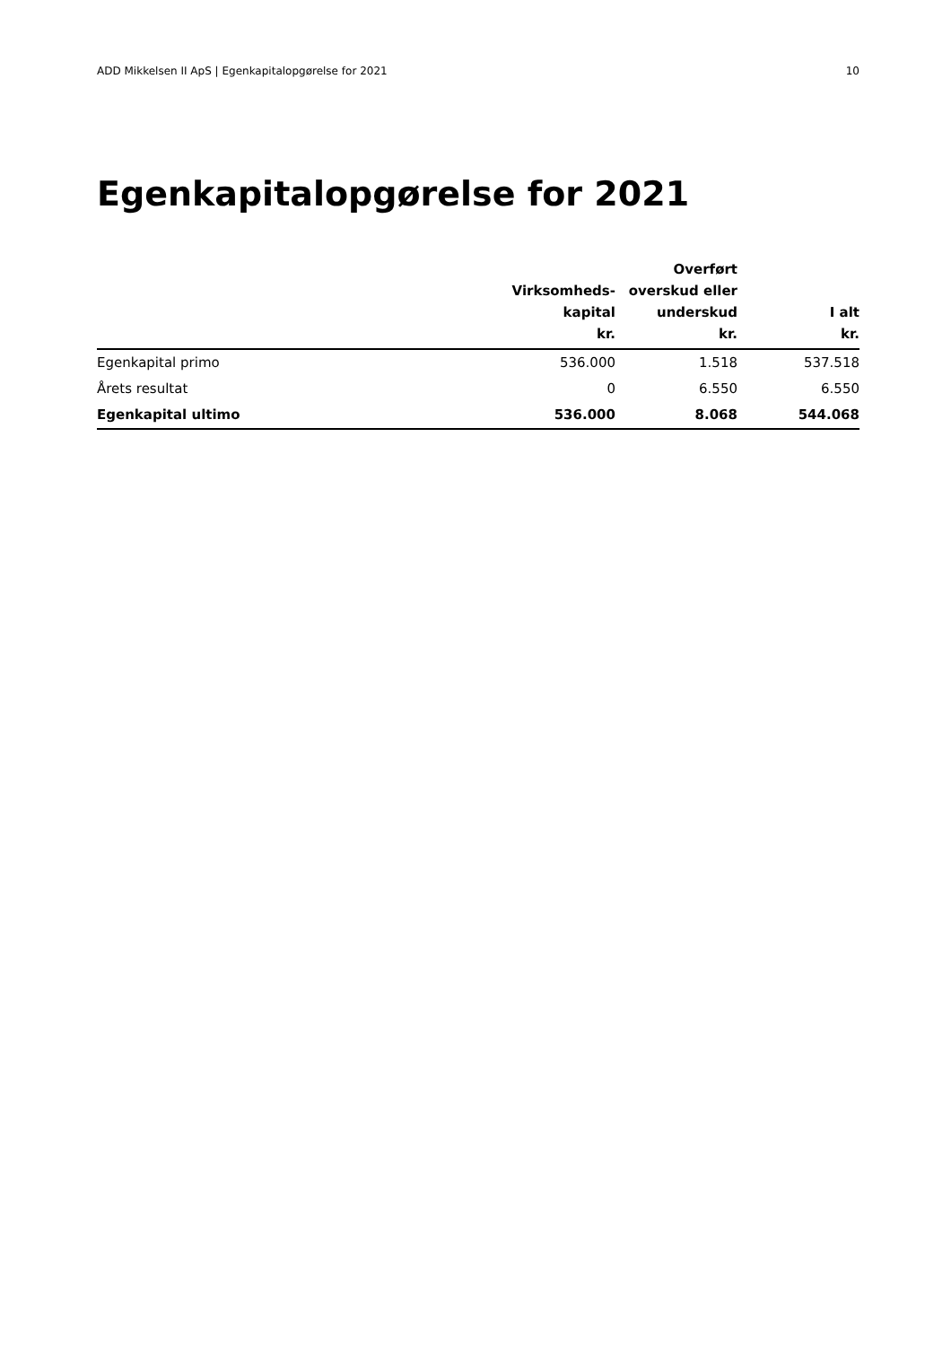ADD Mikkelsen II ApS | Egenkapitalopgørelse for 2021 10
Egenkapitalopgørelse for 2021
| | Virksomheds- kapital kr. | Overført overskud eller underskud kr. | I alt kr. |
| --- | --- | --- | --- |
| Egenkapital primo | 536.000 | 1.518 | 537.518 |
| Årets resultat | 0 | 6.550 | 6.550 |
| Egenkapital ultimo | 536.000 | 8.068 | 544.068 |